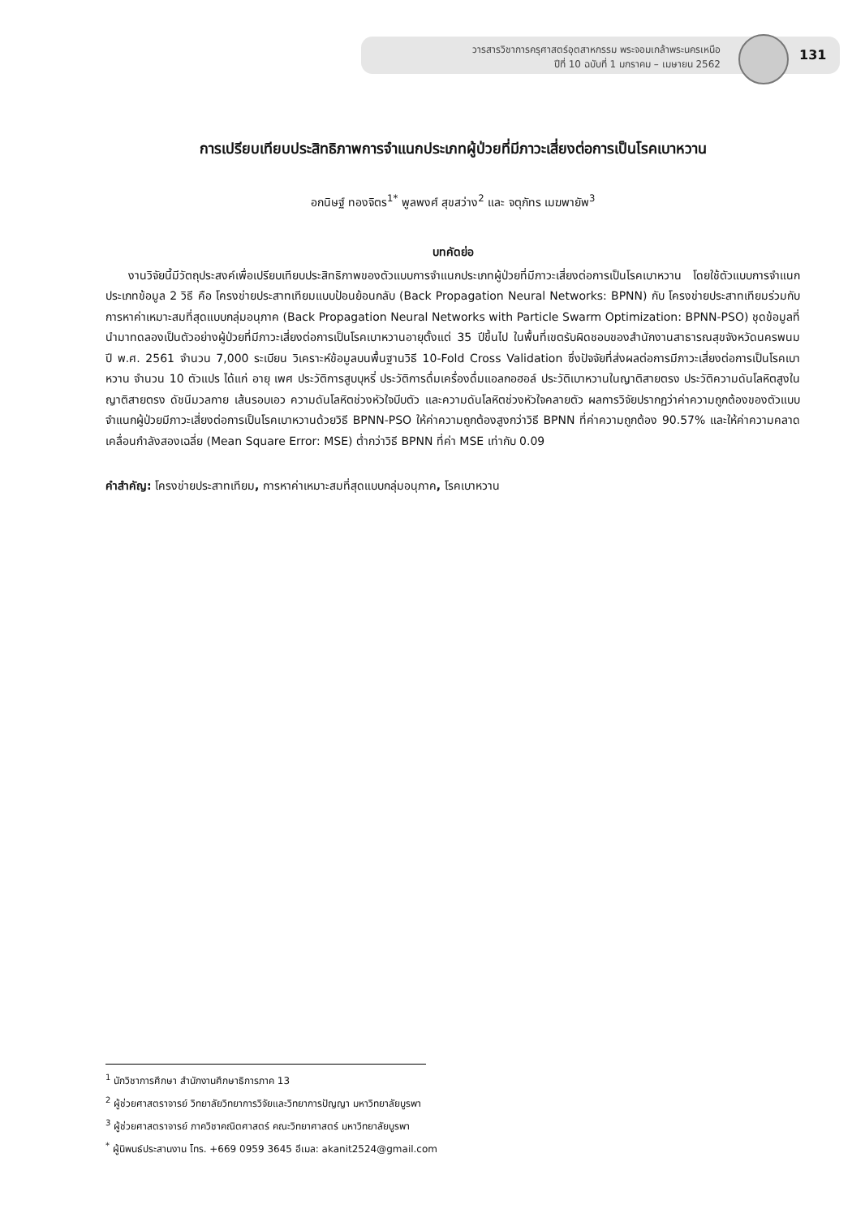วารสารวิชาการครุศาสตร์อุตสาหกรรม พระจอมเกล้าพระนครเหนือ
ปีที่ 10 ฉบับที่ 1 มกราคม – เมษายน 2562
131
การเปรียบเทียบประสิทธิภาพการจำแนกประเภทผู้ป่วยที่มีภาวะเสี่ยงต่อการเป็นโรคเบาหวาน
อกนิษฐ์ ทองจิตร<sup>1*</sup> พูลพงศ์ สุขสว่าง<sup>2</sup> และ จตุภัทร เมฆพายัพ<sup>3</sup>
บทคัดย่อ
  งานวิจัยนี้มีวัตถุประสงค์เพื่อเปรียบเทียบประสิทธิภาพของตัวแบบการจำแนกประเภทผู้ป่วยที่มีภาวะเสี่ยงต่อการเป็นโรคเบาหวาน โดยใช้ตัวแบบการจำแนกประเภทข้อมูล 2 วิธี คือ โครงข่ายประสาทเทียมแบบป้อนย้อนกลับ (Back Propagation Neural Networks: BPNN) กับ โครงข่ายประสาทเทียมร่วมกับการหาค่าเหมาะสมที่สุดแบบกลุ่มอนุภาค (Back Propagation Neural Networks with Particle Swarm Optimization: BPNN-PSO) ชุดข้อมูลที่นำมาทดลองเป็นตัวอย่างผู้ป่วยที่มีภาวะเสี่ยงต่อการเป็นโรคเบาหวานอายุตั้งแต่ 35 ปีขึ้นไป ในพื้นที่เขตรับผิดชอบของสำนักงานสาธารณสุขจังหวัดนครพนม ปี พ.ศ. 2561 จำนวน 7,000 ระเบียน วิเคราะห์ข้อมูลบนพื้นฐานวิธี 10-Fold Cross Validation ซึ่งปัจจัยที่ส่งผลต่อการมีภาวะเสี่ยงต่อการเป็นโรคเบาหวาน จำนวน 10 ตัวแปร ได้แก่ อายุ เพศ ประวัติการสูบบุหรี่ ประวัติการดื่มเครื่องดื่มแอลกอฮอล์ ประวัติเบาหวานในญาติสายตรง ประวัติความดันโลหิตสูงในญาติสายตรง ดัชนีมวลกาย เส้นรอบเอว ความดันโลหิตช่วงหัวใจบีบตัว และความดันโลหิตช่วงหัวใจคลายตัว ผลการวิจัยปรากฏว่าค่าความถูกต้องของตัวแบบจำแนกผู้ป่วยมีภาวะเสี่ยงต่อการเป็นโรคเบาหวานด้วยวิธี BPNN-PSO ให้ค่าความถูกต้องสูงกว่าวิธี BPNN ที่ค่าความถูกต้อง 90.57% และให้ค่าความคลาดเคลื่อนกำลังสองเฉลี่ย (Mean Square Error: MSE) ต่ำกว่าวิธี BPNN ที่ค่า MSE เท่ากับ 0.09
คำสำคัญ: โครงข่ายประสาทเทียม, การหาค่าเหมาะสมที่สุดแบบกลุ่มอนุภาค, โรคเบาหวาน
<sup>1</sup> นักวิชาการศึกษา สำนักงานศึกษาธิการภาค 13
<sup>2</sup> ผู้ช่วยศาสตราจารย์ วิทยาลัยวิทยาการวิจัยและวิทยาการปัญญา มหาวิทยาลัยบูรพา
<sup>3</sup> ผู้ช่วยศาสตราจารย์ ภาควิชาคณิตศาสตร์ คณะวิทยาศาสตร์ มหาวิทยาลัยบูรพา
<sup>*</sup> ผู้นิพนธ์ประสานงาน โทร. +669 0959 3645 อีเมล: akanit2524@gmail.com